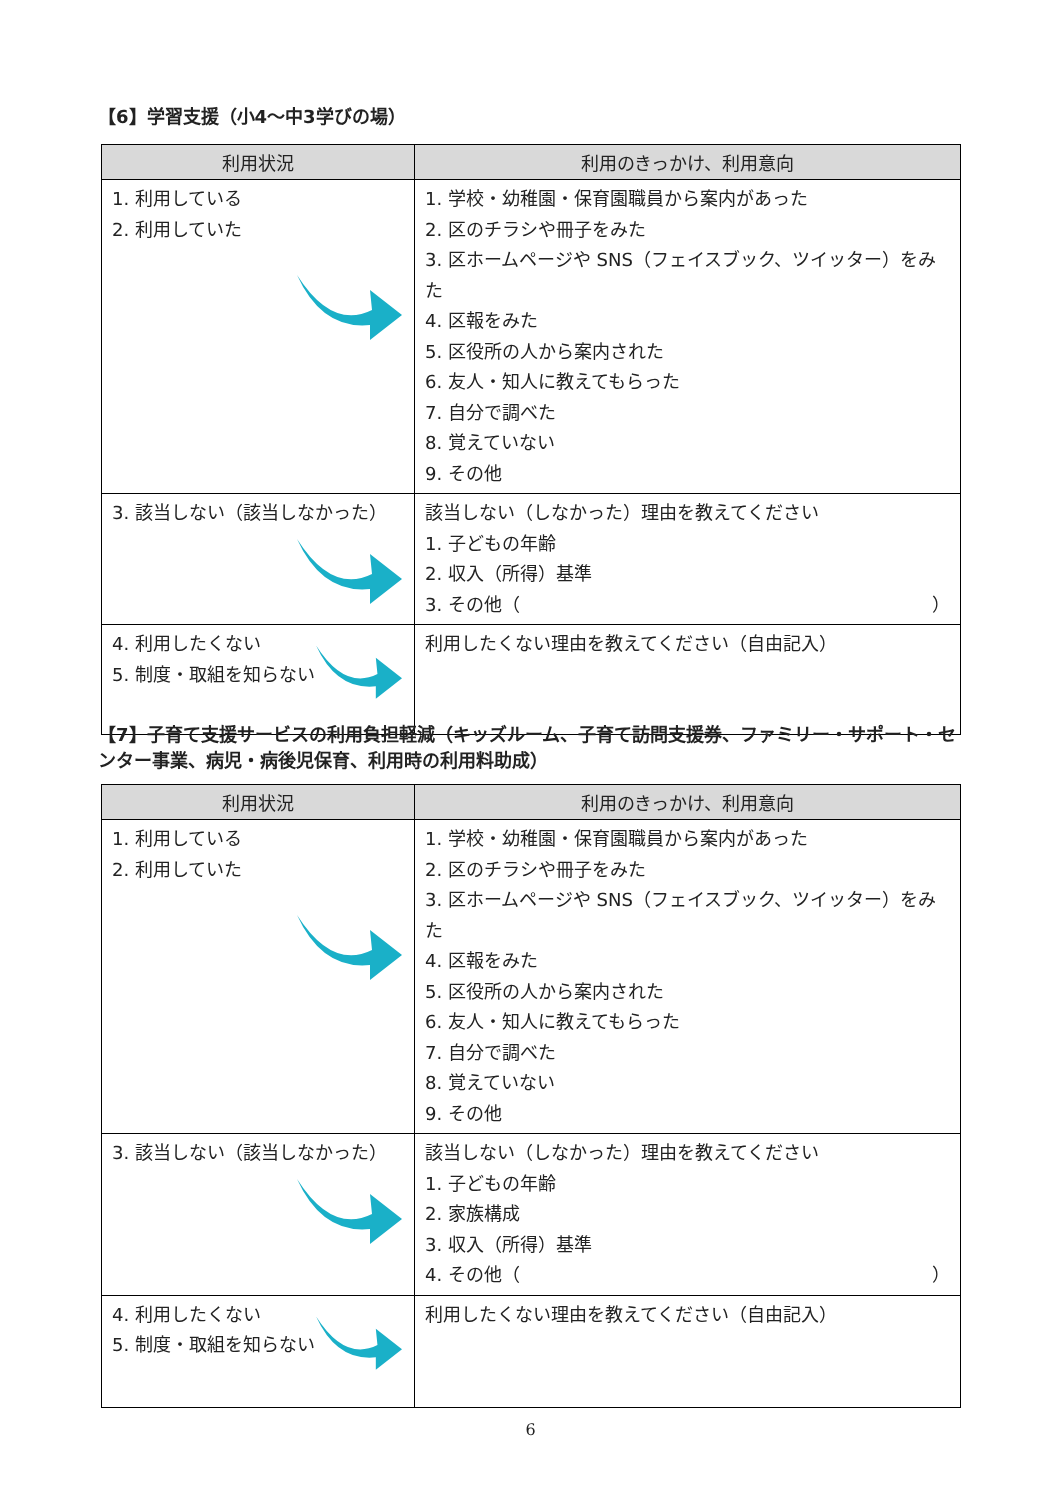【6】学習支援（小4～中3学びの場）
| 利用状況 | 利用のきっかけ、利用意向 |
| --- | --- |
| 1. 利用している 2. 利用していた | 1. 学校・幼稚園・保育園職員から案内があった 2. 区のチラシや冊子をみた 3. 区ホームページや SNS（フェイスブック、ツイッター）をみた 4. 区報をみた 5. 区役所の人から案内された 6. 友人・知人に教えてもらった 7. 自分で調べた 8. 覚えていない 9. その他 |
| 3. 該当しない（該当しなかった） | 該当しない（しなかった）理由を教えてください 1. 子どもの年齢 2. 収入（所得）基準 3. その他（ ） |
| 4. 利用したくない 5. 制度・取組を知らない | 利用したくない理由を教えてください（自由記入） |
【7】子育て支援サービスの利用負担軽減（キッズルーム、子育て訪問支援券、ファミリー・サポート・センター事業、病児・病後児保育、利用時の利用料助成）
| 利用状況 | 利用のきっかけ、利用意向 |
| --- | --- |
| 1. 利用している 2. 利用していた | 1. 学校・幼稚園・保育園職員から案内があった 2. 区のチラシや冊子をみた 3. 区ホームページや SNS（フェイスブック、ツイッター）をみた 4. 区報をみた 5. 区役所の人から案内された 6. 友人・知人に教えてもらった 7. 自分で調べた 8. 覚えていない 9. その他 |
| 3. 該当しない（該当しなかった） | 該当しない（しなかった）理由を教えてください 1. 子どもの年齢 2. 家族構成 3. 収入（所得）基準 4. その他（ ） |
| 4. 利用したくない 5. 制度・取組を知らない | 利用したくない理由を教えてください（自由記入） |
6